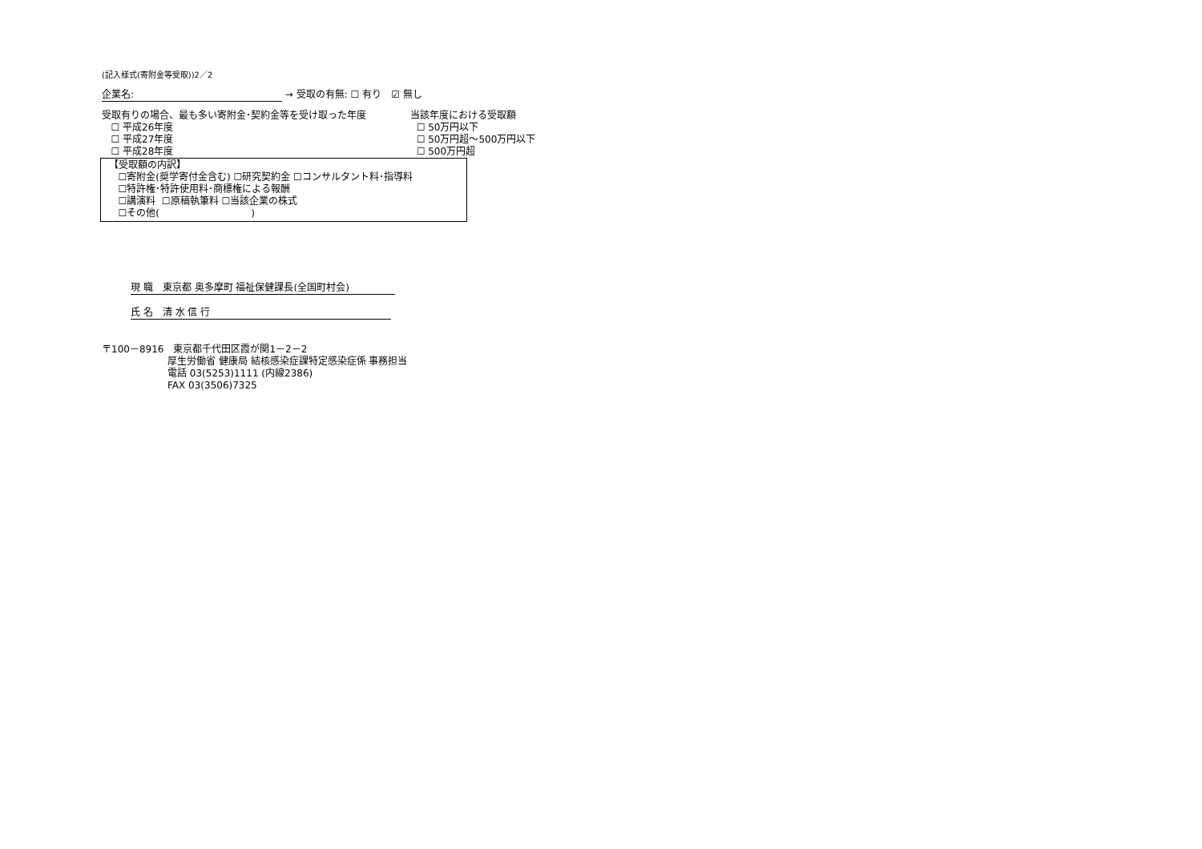(記入様式(寄附金等受取))2／2
企業名: → 受取の有無: ☐ 有り　☑ 無し
受取有りの場合、最も多い寄附金･契約金等を受け取った年度
☐ 平成26年度
☐ 平成27年度
☐ 平成28年度
当該年度における受取額
☐ 50万円以下
☐ 50万円超～500万円以下
☐ 500万円超
【受取額の内訳】
☐寄附金(奨学寄付金含む) ☐研究契約金 ☐コンサルタント料･指導料
☐特許権･特許使用料･商標権による報酬
☐講演料 ☐原稿執筆料 ☐当該企業の株式
☐その他( )
現 職　東京都 奥多摩町 福祉保健課長(全国町村会)
氏 名　清 水 信 行
〒100－8916　東京都千代田区霞が関1－2－2
厚生労働省 健康局 結核感染症課特定感染症係 事務担当
電話 03(5253)1111 (内線2386)
FAX 03(3506)7325